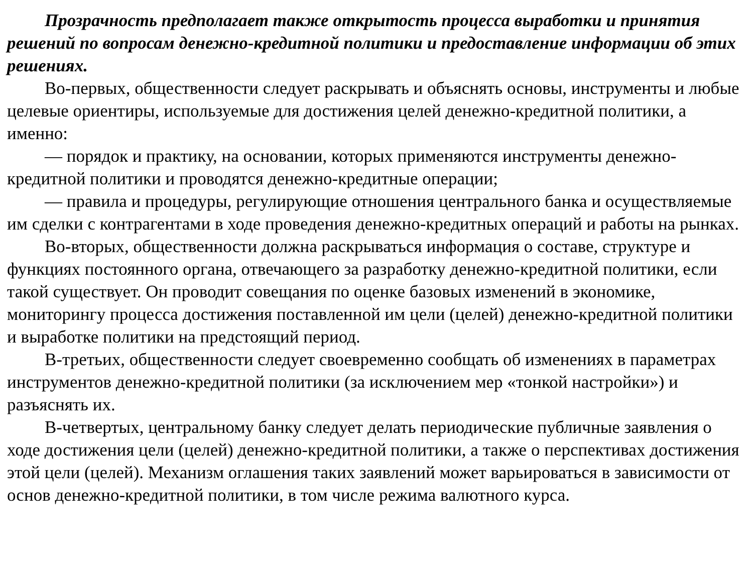Прозрачность предполагает также открытость процесса выработки и принятия решений по вопросам денежно-кредитной политики и предоставление информации об этих решениях.
Во-первых, общественности следует раскрывать и объяснять основы, инструменты и любые целевые ориентиры, используемые для достижения целей денежно-кредитной политики, а именно:
— порядок и практику, на основании, которых применяются инструменты денежно-кредитной политики и проводятся денежно-кредитные операции;
— правила и процедуры, регулирующие отношения центрального банка и осуществляемые им сделки с контрагентами в ходе проведения денежно-кредитных операций и работы на рынках.
Во-вторых, общественности должна раскрываться информация о составе, структуре и функциях постоянного органа, отвечающего за разработку денежно-кредитной политики, если такой существует. Он проводит совещания по оценке базовых изменений в экономике, мониторингу процесса достижения поставленной им цели (целей) денежно-кредитной политики и выработке политики на предстоящий период.
В-третьих, общественности следует своевременно сообщать об изменениях в параметрах инструментов денежно-кредитной политики (за исключением мер «тонкой настройки») и разъяснять их.
В-четвертых, центральному банку следует делать периодические публичные заявления о ходе достижения цели (целей) денежно-кредитной политики, а также о перспективах достижения этой цели (целей). Механизм оглашения таких заявлений может варьироваться в зависимости от основ денежно-кредитной политики, в том числе режима валютного курса.